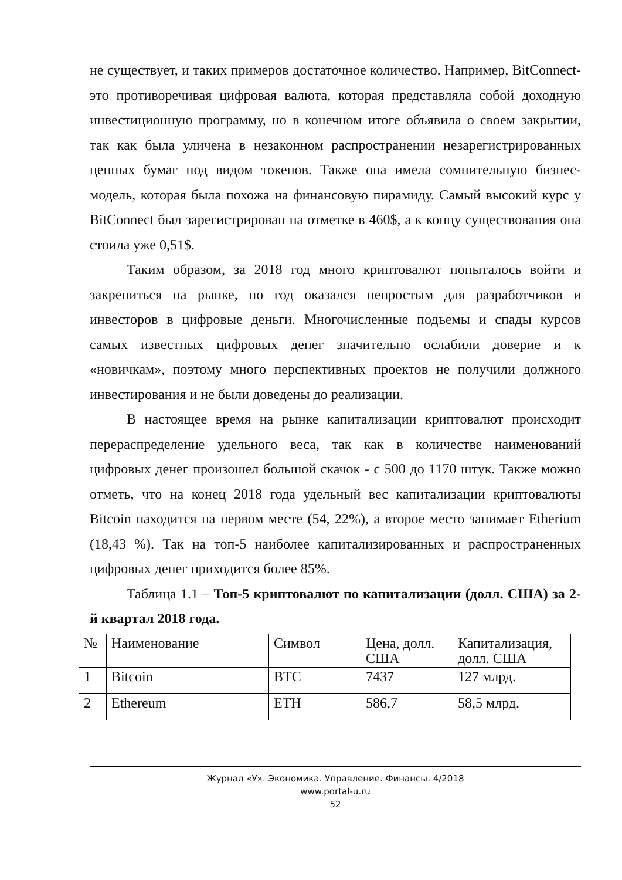не существует, и таких примеров достаточное количество. Например, BitConnect- это противоречивая цифровая валюта, которая представляла собой доходную инвестиционную программу, но в конечном итоге объявила о своем закрытии, так как была уличена в незаконном распространении незарегистрированных ценных бумаг под видом токенов. Также она имела сомнительную бизнес-модель, которая была похожа на финансовую пирамиду. Самый высокий курс у BitConnect был зарегистрирован на отметке в 460$, а к концу существования она стоила уже 0,51$.
Таким образом, за 2018 год много криптовалют попыталось войти и закрепиться на рынке, но год оказался непростым для разработчиков и инвесторов в цифровые деньги. Многочисленные подъемы и спады курсов самых известных цифровых денег значительно ослабили доверие и к «новичкам», поэтому много перспективных проектов не получили должного инвестирования и не были доведены до реализации.
В настоящее время на рынке капитализации криптовалют происходит перераспределение удельного веса, так как в количестве наименований цифровых денег произошел большой скачок - с 500 до 1170 штук. Также можно отметь, что на конец 2018 года удельный вес капитализации криптовалюты Bitcoin находится на первом месте (54, 22%), а второе место занимает Etherium (18,43 %). Так на топ-5 наиболее капитализированных и распространенных цифровых денег приходится более 85%.
Таблица 1.1 – Топ-5 криптовалют по капитализации (долл. США) за 2-й квартал 2018 года.
| № | Наименование | Символ | Цена, долл. США | Капитализация, долл. США |
| 1 | Bitcoin | BTC | 7437 | 127 млрд. |
| 2 | Ethereum | ETH | 586,7 | 58,5 млрд. |
Журнал «У». Экономика. Управление. Финансы. 4/2018
www.portal-u.ru
52